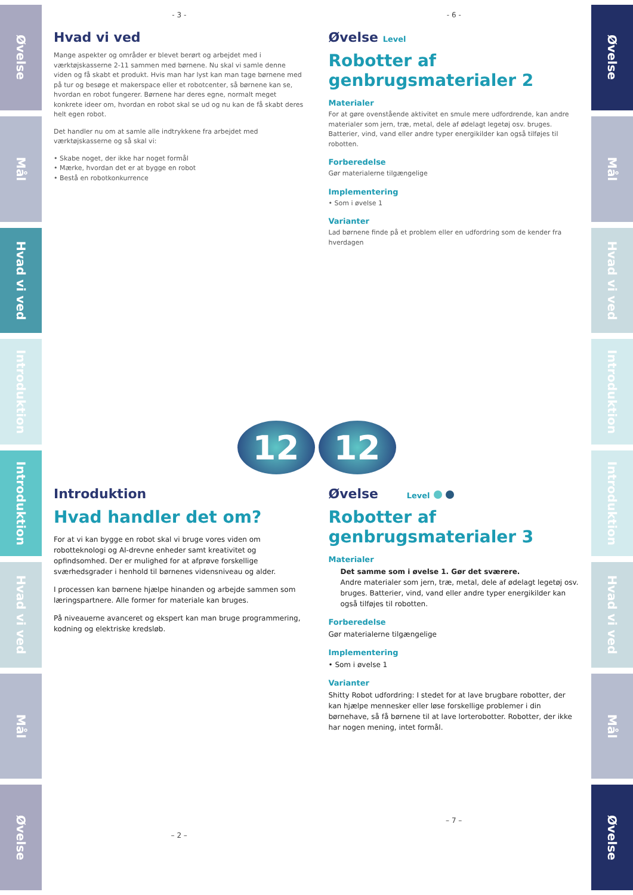Øvelse
Mål
Hvad vi ved
Introduktion
Introduktion
Hvad vi ved
Mål
Øvelse
- 3 -
Hvad vi ved
Mange aspekter og områder er blevet berørt og arbejdet med i værktøjskasserne 2-11 sammen med børnene. Nu skal vi samle denne viden og få skabt et produkt. Hvis man har lyst kan man tage børnene med på tur og besøge et makerspace eller et robotcenter, så børnene kan se, hvordan en robot fungerer. Børnene har deres egne, normalt meget konkrete ideer om, hvordan en robot skal se ud og nu kan de få skabt deres helt egen robot.
Det handler nu om at samle alle indtrykkene fra arbejdet med værktøjskasserne og så skal vi:
• Skabe noget, der ikke har noget formål
• Mærke, hvordan det er at bygge en robot
• Bestå en robotkonkurrence
- 6 -
Øvelse Level
Robotter af genbrugsmaterialer 2
Materialer
For at gøre ovenstående aktivitet en smule mere udfordrende, kan andre materialer som jern, træ, metal, dele af ødelagt legetøj osv. bruges. Batterier, vind, vand eller andre typer energikilder kan også tilføjes til robotten.
Forberedelse
Gør materialerne tilgængelige
Implementering
• Som i øvelse 1
Varianter
Lad børnene finde på et problem eller en udfordring som de kender fra hverdagen
12 12
Introduktion
Hvad handler det om?
For at vi kan bygge en robot skal vi bruge vores viden om robotteknologi og AI-drevne enheder samt kreativitet og opfindsomhed. Der er mulighed for at afprøve forskellige sværhedsgrader i henhold til børnenes vidensniveau og alder.
I processen kan børnene hjælpe hinanden og arbejde sammen som læringspartnere. Alle former for materiale kan bruges.
På niveauerne avanceret og ekspert kan man bruge programmering, kodning og elektriske kredsløb.
– 2 –
Øvelse Level
Robotter af genbrugsmaterialer 3
Materialer
Det samme som i øvelse 1. Gør det sværere.
Andre materialer som jern, træ, metal, dele af ødelagt legetøj osv. bruges. Batterier, vind, vand eller andre typer energikilder kan også tilføjes til robotten.
Forberedelse
Gør materialerne tilgængelige
Implementering
• Som i øvelse 1
Varianter
Shitty Robot udfordring: I stedet for at lave brugbare robotter, der kan hjælpe mennesker eller løse forskellige problemer i din børnehave, så få børnene til at lave lorterobotter. Robotter, der ikke har nogen mening, intet formål.
– 7 –
Øvelse
Mål
Hvad vi ved
Introduktion
Introduktion
Hvad vi ved
Mål
Øvelse